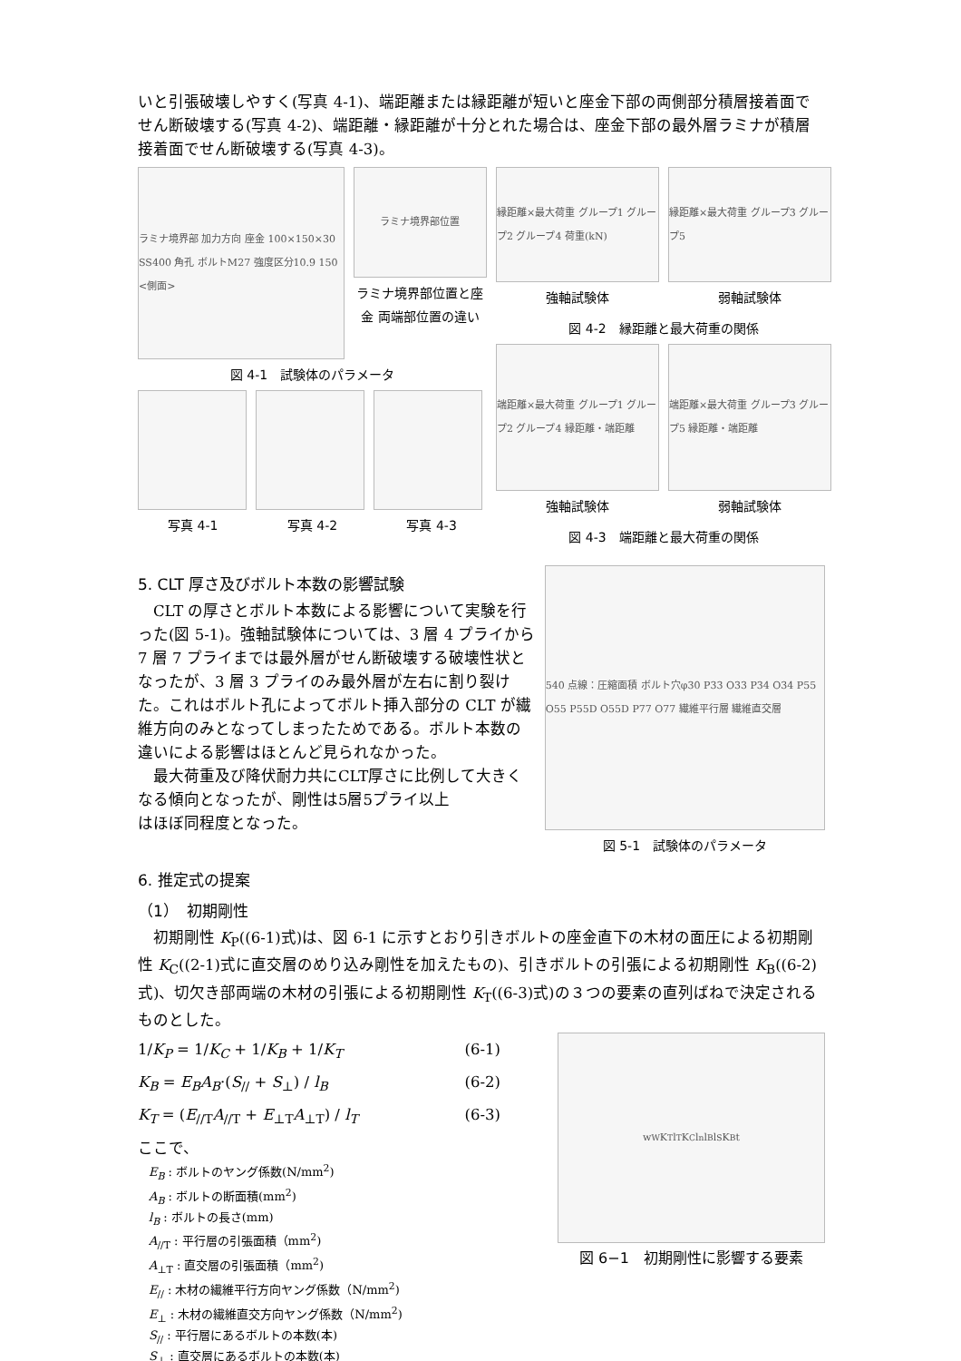いと引張破壊しやすく(写真 4-1)、端距離または縁距離が短いと座金下部の両側部分積層接着面でせん断破壊する(写真 4-2)、端距離・縁距離が十分とれた場合は、座金下部の最外層ラミナが積層接着面でせん断破壊する(写真 4-3)。
ラミナ境界部 加力方向 座金 100×150×30 SS400 角孔 ボルトM27 強度区分10.9 150 <側面>
ラミナ境界部位置
ラミナ境界部位置と座金 両端部位置の違い
図 4-1　試験体のパラメータ
写真 4-1 写真 4-2 写真 4-3
縁距離×最大荷重 グループ1 グループ2 グループ4 荷重(kN)
縁距離×最大荷重 グループ3 グループ5
強軸試験体 弱軸試験体
図 4-2　縁距離と最大荷重の関係
端距離×最大荷重 グループ1 グループ2 グループ4 縁距離・端距離
端距離×最大荷重 グループ3 グループ5 縁距離・端距離
強軸試験体 弱軸試験体
図 4-3　端距離と最大荷重の関係
5. CLT 厚さ及びボルト本数の影響試験
　CLT の厚さとボルト本数による影響について実験を行った(図 5-1)。強軸試験体については、3 層 4 プライから 7 層 7 プライまでは最外層がせん断破壊する破壊性状となったが、3 層 3 プライのみ最外層が左右に割り裂けた。これはボルト孔によってボルト挿入部分の CLT が繊維方向のみとなってしまったためである。ボルト本数の違いによる影響はほとんど見られなかった。
　最大荷重及び降伏耐力共にCLT厚さに比例して大きくなる傾向となったが、剛性は5層5プライ以上
はほぼ同程度となった。
540 点線：圧縮面積 ボルト穴φ30 P33 O33 P34 O34 P55 O55 P55D O55D P77 O77 繊維平行層 繊維直交層
図 5-1　試験体のパラメータ
6. 推定式の提案
（1）　初期剛性
　初期剛性 K<sub>P</sub>((6-1)式)は、図 6-1 に示すとおり引きボルトの座金直下の木材の面圧による初期剛性 K<sub>C</sub>((2-1)式に直交層のめり込み剛性を加えたもの)、引きボルトの引張による初期剛性 K<sub>B</sub>((6-2)式)、切欠き部両端の木材の引張による初期剛性 K<sub>T</sub>((6-3)式)の３つの要素の直列ばねで決定されるものとした。
1/K<sub>P</sub> = 1/K<sub>C</sub> + 1/K<sub>B</sub> + 1/K<sub>T</sub> (6-1)
K<sub>B</sub> = E<sub>B</sub>A<sub>B</sub>·(S<sub>//</sub> + S<sub>⊥</sub>) / l<sub>B</sub> (6-2)
K<sub>T</sub> = (E<sub>//T</sub>A<sub>//T</sub> + E<sub>⊥T</sub>A<sub>⊥T</sub>) / l<sub>T</sub> (6-3)
ここで、
E<sub>B</sub> : ボルトのヤング係数(N/mm<sup>2</sup>)
A<sub>B</sub> : ボルトの断面積(mm<sup>2</sup>)
l<sub>B</sub> : ボルトの長さ(mm)
A<sub>//T</sub> : 平行層の引張面積（mm<sup>2</sup>)
A<sub>⊥T</sub> : 直交層の引張面積（mm<sup>2</sup>)
E<sub>//</sub> : 木材の繊維平行方向ヤング係数（N/mm<sup>2</sup>)
E<sub>⊥</sub> : 木材の繊維直交方向ヤング係数（N/mm<sup>2</sup>)
S<sub>//</sub> : 平行層にあるボルトの本数(本)
S<sub>⊥</sub> : 直交層にあるボルトの本数(本)
w<sub>W</sub> K<sub>T</sub> l<sub>T</sub> K<sub>C</sub> l<sub>n</sub> l<sub>B</sub> l<sub>S</sub> K<sub>B</sub> t
図 6−1　初期剛性に影響する要素